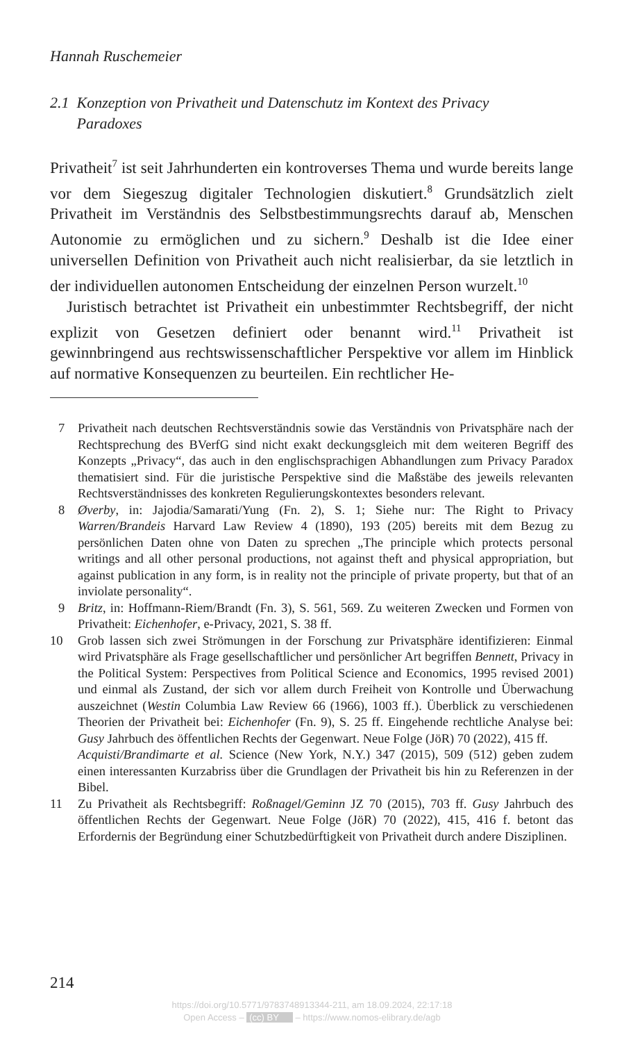Hannah Ruschemeier
2.1 Konzeption von Privatheit und Datenschutz im Kontext des Privacy
Paradoxes
Privatheit<sup>7</sup> ist seit Jahrhunderten ein kontroverses Thema und wurde bereits lange vor dem Siegeszug digitaler Technologien diskutiert.<sup>8</sup> Grundsätzlich zielt Privatheit im Verständnis des Selbstbestimmungsrechts darauf ab, Menschen Autonomie zu ermöglichen und zu sichern.<sup>9</sup> Deshalb ist die Idee einer universellen Definition von Privatheit auch nicht realisierbar, da sie letztlich in der individuellen autonomen Entscheidung der einzelnen Person wurzelt.<sup>10</sup>
Juristisch betrachtet ist Privatheit ein unbestimmter Rechtsbegriff, der nicht explizit von Gesetzen definiert oder benannt wird.<sup>11</sup> Privatheit ist gewinnbringend aus rechtswissenschaftlicher Perspektive vor allem im Hinblick auf normative Konsequenzen zu beurteilen. Ein rechtlicher He-
7 Privatheit nach deutschen Rechtsverständnis sowie das Verständnis von Privatsphäre nach der Rechtsprechung des BVerfG sind nicht exakt deckungsgleich mit dem weiteren Begriff des Konzepts „Privacy“, das auch in den englischsprachigen Abhandlungen zum Privacy Paradox thematisiert sind. Für die juristische Perspektive sind die Maßstäbe des jeweils relevanten Rechtsverständnisses des konkreten Regulierungskontextes besonders relevant.
8 Øverby, in: Jajodia/Samarati/Yung (Fn. 2), S. 1; Siehe nur: The Right to Privacy Warren/Brandeis Harvard Law Review 4 (1890), 193 (205) bereits mit dem Bezug zu persönlichen Daten ohne von Daten zu sprechen „The principle which protects personal writings and all other personal productions, not against theft and physical appropriation, but against publication in any form, is in reality not the principle of private property, but that of an inviolate personality“.
9 Britz, in: Hoffmann-Riem/Brandt (Fn. 3), S. 561, 569. Zu weiteren Zwecken und Formen von Privatheit: Eichenhofer, e-Privacy, 2021, S. 38 ff.
10 Grob lassen sich zwei Strömungen in der Forschung zur Privatsphäre identifizieren: Einmal wird Privatsphäre als Frage gesellschaftlicher und persönlicher Art begriffen Bennett, Privacy in the Political System: Perspectives from Political Science and Economics, 1995 revised 2001) und einmal als Zustand, der sich vor allem durch Freiheit von Kontrolle und Überwachung auszeichnet (Westin Columbia Law Review 66 (1966), 1003 ff.). Überblick zu verschiedenen Theorien der Privatheit bei: Eichenhofer (Fn. 9), S. 25 ff. Eingehende rechtliche Analyse bei: Gusy Jahrbuch des öffentlichen Rechts der Gegenwart. Neue Folge (JöR) 70 (2022), 415 ff.
Acquisti/Brandimarte et al. Science (New York, N.Y.) 347 (2015), 509 (512) geben zudem einen interessanten Kurzabriss über die Grundlagen der Privatheit bis hin zu Referenzen in der Bibel.
11 Zu Privatheit als Rechtsbegriff: Roßnagel/Geminn JZ 70 (2015), 703 ff. Gusy Jahrbuch des öffentlichen Rechts der Gegenwart. Neue Folge (JöR) 70 (2022), 415, 416 f. betont das Erfordernis der Begründung einer Schutzbedürftigkeit von Privatheit durch andere Disziplinen.
214
https://doi.org/10.5771/9783748913344-211, am 18.09.2024, 22:17:18
Open Access – (cc) BY – https://www.nomos-elibrary.de/agb